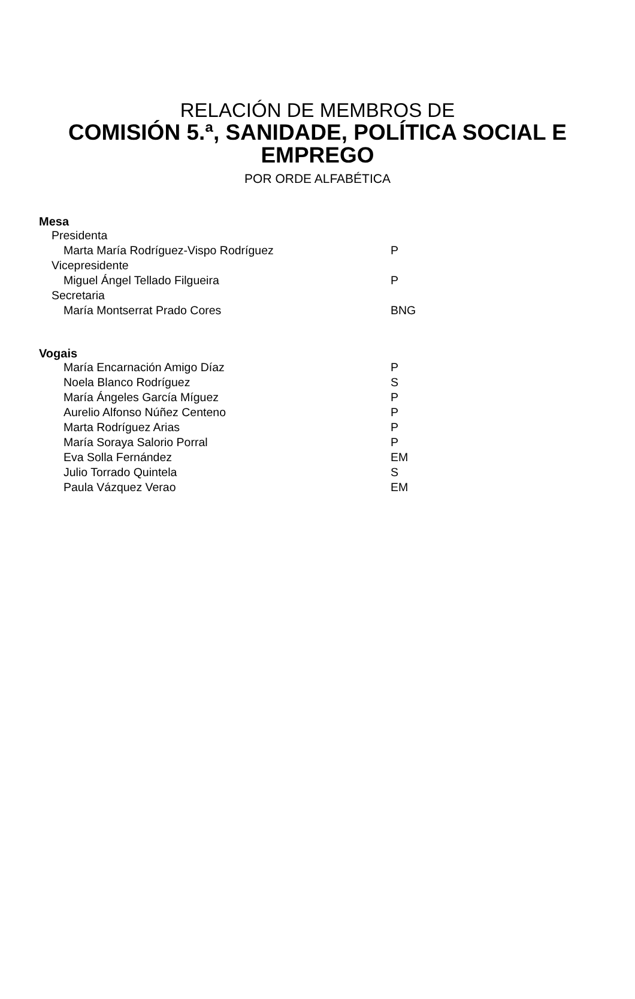RELACIÓN DE MEMBROS DE
COMISIÓN 5.ª, SANIDADE, POLÍTICA SOCIAL E
EMPREGO
POR ORDE ALFABÉTICA
Mesa
Presidenta
Marta María Rodríguez-Vispo Rodríguez P
Vicepresidente
Miguel Ángel Tellado Filgueira P
Secretaria
María Montserrat Prado Cores BNG
Vogais
María Encarnación Amigo Díaz P
Noela Blanco Rodríguez S
María Ángeles García Míguez P
Aurelio Alfonso Núñez Centeno P
Marta Rodríguez Arias P
María Soraya Salorio Porral P
Eva Solla Fernández EM
Julio Torrado Quintela S
Paula Vázquez Verao EM